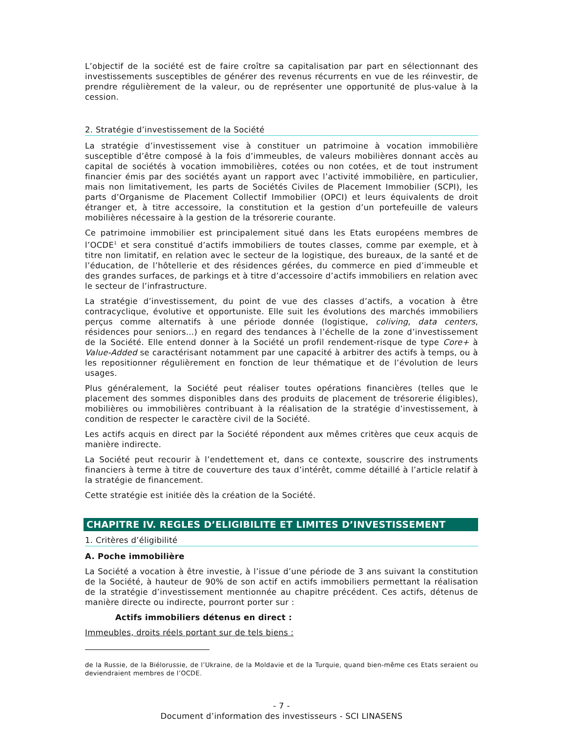L’objectif de la société est de faire croître sa capitalisation par part en sélectionnant des investissements susceptibles de générer des revenus récurrents en vue de les réinvestir, de prendre régulièrement de la valeur, ou de représenter une opportunité de plus-value à la cession.
2. Stratégie d’investissement de la Société
La stratégie d’investissement vise à constituer un patrimoine à vocation immobilière susceptible d’être composé à la fois d’immeubles, de valeurs mobilières donnant accès au capital de sociétés à vocation immobilières, cotées ou non cotées, et de tout instrument financier émis par des sociétés ayant un rapport avec l’activité immobilière, en particulier, mais non limitativement, les parts de Sociétés Civiles de Placement Immobilier (SCPI), les parts d’Organisme de Placement Collectif Immobilier (OPCI) et leurs équivalents de droit étranger et, à titre accessoire, la constitution et la gestion d’un portefeuille de valeurs mobilières nécessaire à la gestion de la trésorerie courante.
Ce patrimoine immobilier est principalement situé dans les Etats européens membres de l’OCDE<sup>1</sup> et sera constitué d’actifs immobiliers de toutes classes, comme par exemple, et à titre non limitatif, en relation avec le secteur de la logistique, des bureaux, de la santé et de l’éducation, de l’hôtellerie et des résidences gérées, du commerce en pied d’immeuble et des grandes surfaces, de parkings et à titre d’accessoire d’actifs immobiliers en relation avec le secteur de l’infrastructure.
La stratégie d’investissement, du point de vue des classes d’actifs, a vocation à être contracyclique, évolutive et opportuniste. Elle suit les évolutions des marchés immobiliers perçus comme alternatifs à une période donnée (logistique, coliving, data centers, résidences pour seniors…) en regard des tendances à l’échelle de la zone d’investissement de la Société. Elle entend donner à la Société un profil rendement-risque de type Core+ à Value-Added se caractérisant notamment par une capacité à arbitrer des actifs à temps, ou à les repositionner régulièrement en fonction de leur thématique et de l’évolution de leurs usages.
Plus généralement, la Société peut réaliser toutes opérations financières (telles que le placement des sommes disponibles dans des produits de placement de trésorerie éligibles), mobilières ou immobilières contribuant à la réalisation de la stratégie d’investissement, à condition de respecter le caractère civil de la Société.
Les actifs acquis en direct par la Société répondent aux mêmes critères que ceux acquis de manière indirecte.
La Société peut recourir à l’endettement et, dans ce contexte, souscrire des instruments financiers à terme à titre de couverture des taux d’intérêt, comme détaillé à l’article relatif à la stratégie de financement.
Cette stratégie est initiée dès la création de la Société.
CHAPITRE IV. REGLES D’ELIGIBILITE ET LIMITES D’INVESTISSEMENT
1. Critères d’éligibilité
A. Poche immobilière
La Société a vocation à être investie, à l’issue d’une période de 3 ans suivant la constitution de la Société, à hauteur de 90% de son actif en actifs immobiliers permettant la réalisation de la stratégie d’investissement mentionnée au chapitre précédent. Ces actifs, détenus de manière directe ou indirecte, pourront porter sur :
Actifs immobiliers détenus en direct :
Immeubles, droits réels portant sur de tels biens :
de la Russie, de la Biélorussie, de l’Ukraine, de la Moldavie et de la Turquie, quand bien-même ces Etats seraient ou deviendraient membres de l’OCDE.
- 7 -
Document d’information des investisseurs - SCI LINASENS